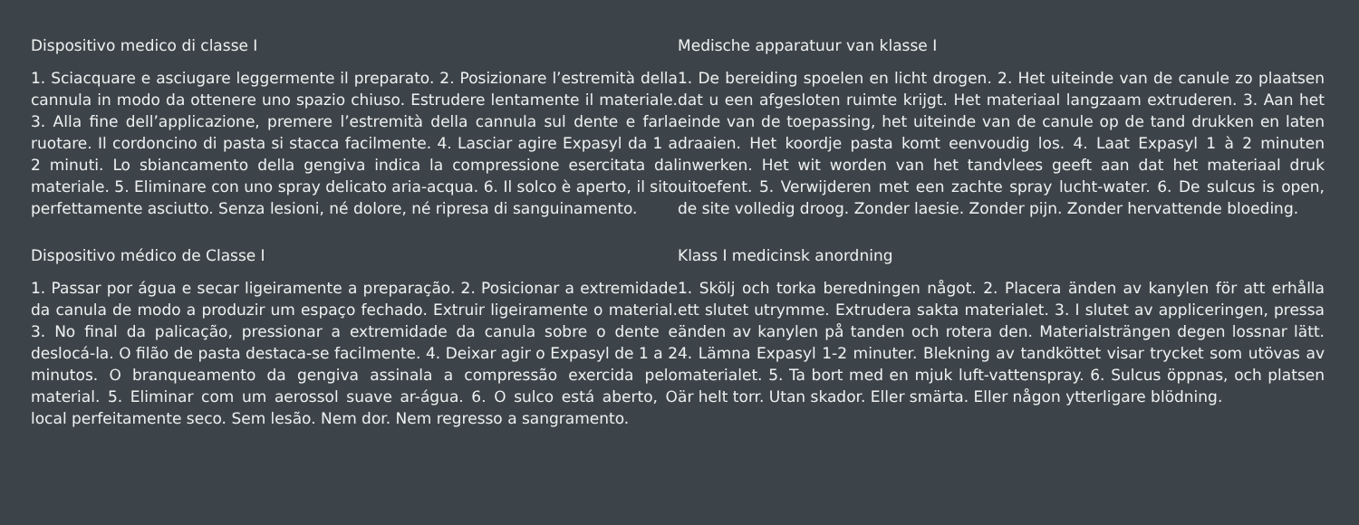Dispositivo medico di classe I
1. Sciacquare e asciugare leggermente il preparato. 2. Posizionare l’estremità della cannula in modo da ottenere uno spazio chiuso. Estrudere lentamente il materiale. 3. Alla fine dell’applicazione, premere l’estremità della cannula sul dente e farla ruotare. Il cordoncino di pasta si stacca facilmente. 4. Lasciar agire Expasyl da 1 a 2 minuti. Lo sbiancamento della gengiva indica la compressione esercitata dal materiale. 5. Eliminare con uno spray delicato aria-acqua. 6. Il solco è aperto, il sito perfettamente asciutto. Senza lesioni, né dolore, né ripresa di sanguinamento.
Dispositivo médico de Classe I
1. Passar por água e secar ligeiramente a preparação. 2. Posicionar a extremidade da canula de modo a produzir um espaço fechado. Extruir ligeiramente o material. 3. No final da palicação, pressionar a extremidade da canula sobre o dente e deslocá-la. O filão de pasta destaca-se facilmente. 4. Deixar agir o Expasyl de 1 a 2 minutos. O branqueamento da gengiva assinala a compressão exercida pelo material. 5. Eliminar com um aerossol suave ar-água. 6. O sulco está aberto, O local perfeitamente seco. Sem lesão. Nem dor. Nem regresso a sangramento.
Medische apparatuur van klasse I
1. De bereiding spoelen en licht drogen. 2. Het uiteinde van de canule zo plaatsen dat u een afgesloten ruimte krijgt. Het materiaal langzaam extruderen. 3. Aan het einde van de toepassing, het uiteinde van de canule op de tand drukken en laten draaien. Het koordje pasta komt eenvoudig los. 4. Laat Expasyl 1 à 2 minuten inwerken. Het wit worden van het tandvlees geeft aan dat het materiaal druk uitoefent. 5. Verwijderen met een zachte spray lucht-water. 6. De sulcus is open, de site volledig droog. Zonder laesie. Zonder pijn. Zonder hervattende bloeding.
Klass I medicinsk anordning
1. Skölj och torka beredningen något. 2. Placera änden av kanylen för att erhålla ett slutet utrymme. Extrudera sakta materialet. 3. I slutet av appliceringen, pressa änden av kanylen på tanden och rotera den. Materialsträngen degen lossnar lätt. 4. Lämna Expasyl 1-2 minuter. Blekning av tandköttet visar trycket som utövas av materialet. 5. Ta bort med en mjuk luft-vattenspray. 6. Sulcus öppnas, och platsen är helt torr. Utan skador. Eller smärta. Eller någon ytterligare blödning.